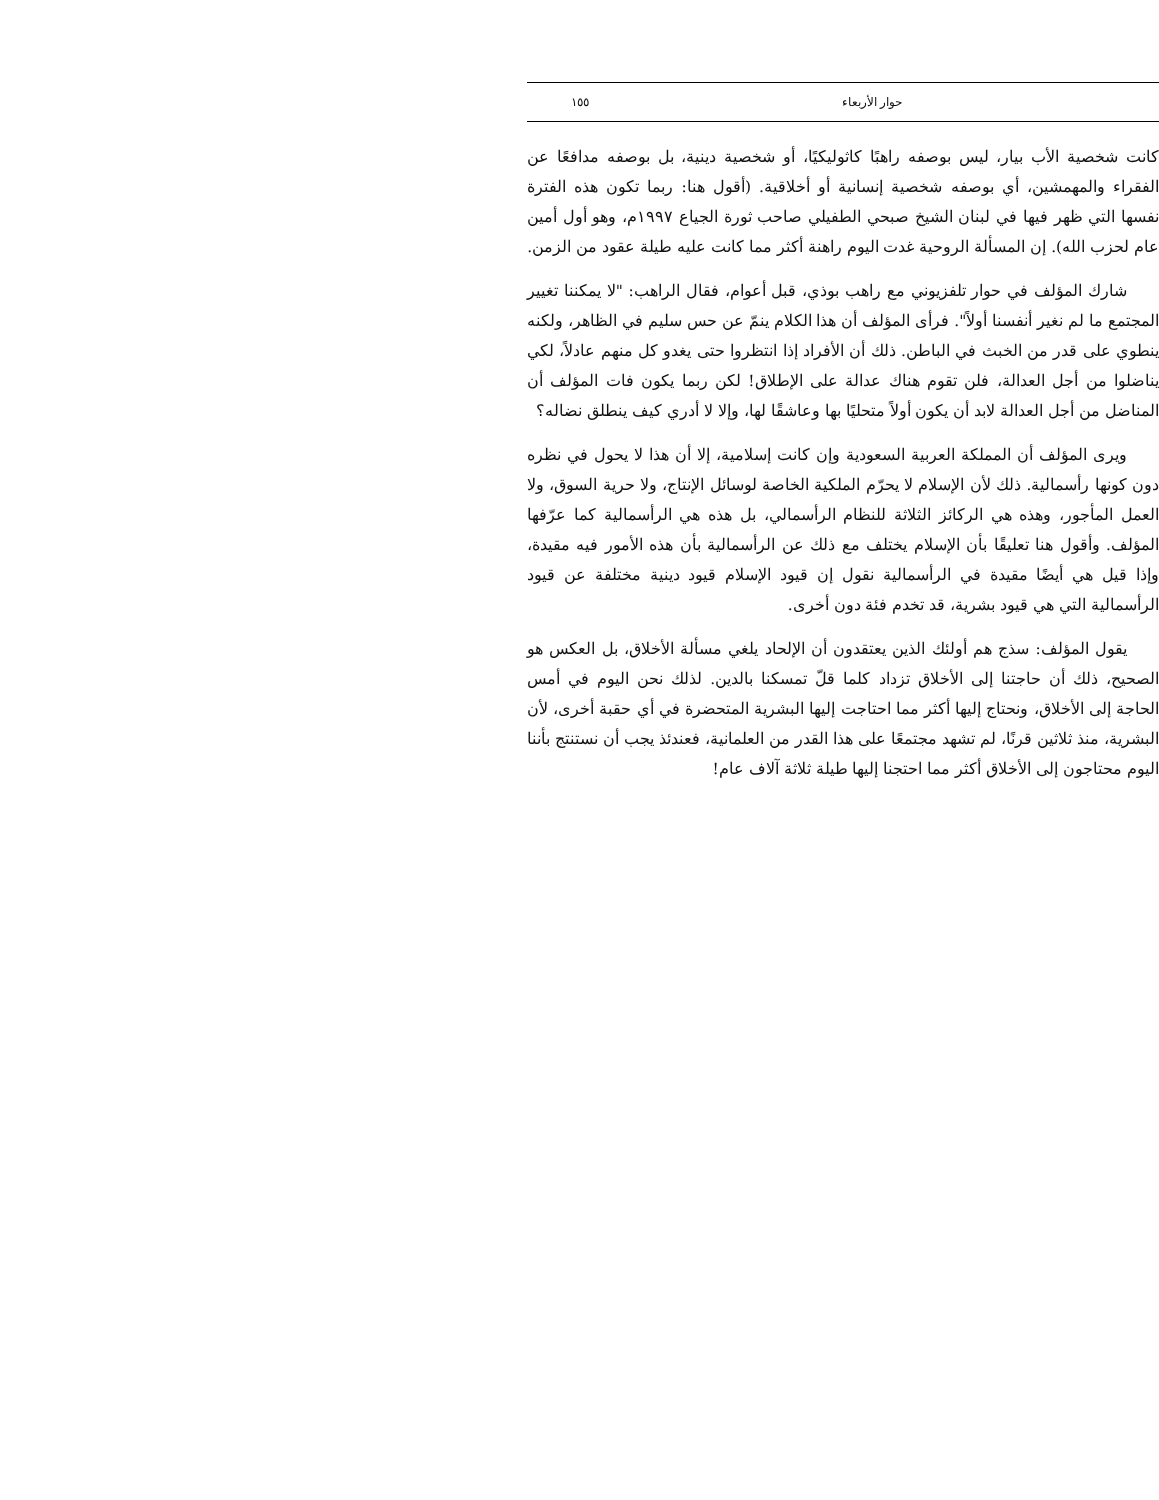حوار الأربعاء ١٥٥
كانت شخصية الأب بيار، ليس بوصفه راهبًا كاثوليكيًا، أو شخصية دينية، بل بوصفه مدافعًا عن الفقراء والمهمشين، أي بوصفه شخصية إنسانية أو أخلاقية. (أقول هنا: ربما تكون هذه الفترة نفسها التي ظهر فيها في لبنان الشيخ صبحي الطفيلي صاحب ثورة الجياع ١٩٩٧م، وهو أول أمين عام لحزب الله). إن المسألة الروحية غدت اليوم راهنة أكثر مما كانت عليه طيلة عقود من الزمن.
شارك المؤلف في حوار تلفزيوني مع راهب بوذي، قبل أعوام، فقال الراهب: "لا يمكننا تغيير المجتمع ما لم نغير أنفسنا أولاً". فرأى المؤلف أن هذا الكلام ينمّ عن حس سليم في الظاهر، ولكنه ينطوي على قدر من الخبث في الباطن. ذلك أن الأفراد إذا انتظروا حتى يغدو كل منهم عادلاً، لكي يناضلوا من أجل العدالة، فلن تقوم هناك عدالة على الإطلاق! لكن ربما يكون فات المؤلف أن المناضل من أجل العدالة لابد أن يكون أولاً متحليًا بها وعاشقًا لها، وإلا لا أدري كيف ينطلق نضاله؟
ويرى المؤلف أن المملكة العربية السعودية وإن كانت إسلامية، إلا أن هذا لا يحول في نظره دون كونها رأسمالية. ذلك لأن الإسلام لا يحرّم الملكية الخاصة لوسائل الإنتاج، ولا حرية السوق، ولا العمل المأجور، وهذه هي الركائز الثلاثة للنظام الرأسمالي، بل هذه هي الرأسمالية كما عرّفها المؤلف. وأقول هنا تعليقًا بأن الإسلام يختلف مع ذلك عن الرأسمالية بأن هذه الأمور فيه مقيدة، وإذا قيل هي أيضًا مقيدة في الرأسمالية نقول إن قيود الإسلام قيود دينية مختلفة عن قيود الرأسمالية التي هي قيود بشرية، قد تخدم فئة دون أخرى.
يقول المؤلف: سذج هم أولئك الذين يعتقدون أن الإلحاد يلغي مسألة الأخلاق، بل العكس هو الصحيح، ذلك أن حاجتنا إلى الأخلاق تزداد كلما قلّ تمسكنا بالدين. لذلك نحن اليوم في أمس الحاجة إلى الأخلاق، ونحتاج إليها أكثر مما احتاجت إليها البشرية المتحضرة في أي حقبة أخرى، لأن البشرية، منذ ثلاثين قرنًا، لم تشهد مجتمعًا على هذا القدر من العلمانية، فعندئذ يجب أن نستنتج بأننا اليوم محتاجون إلى الأخلاق أكثر مما احتجنا إليها طيلة ثلاثة آلاف عام!